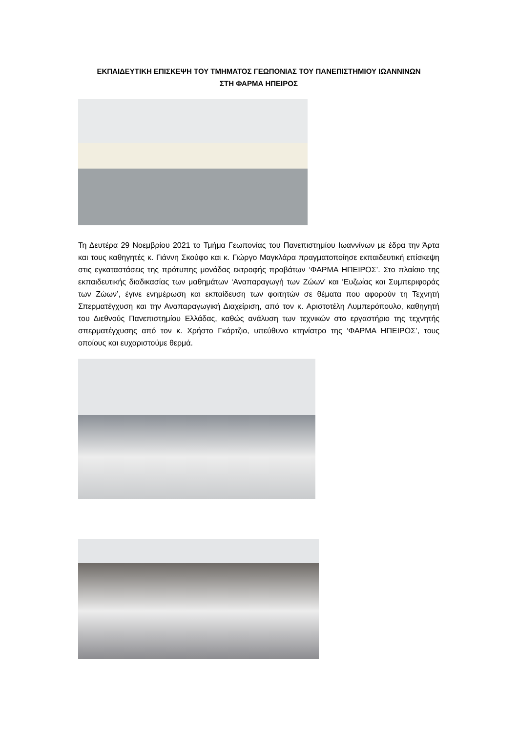ΕΚΠΑΙΔΕΥΤΙΚΗ ΕΠΙΣΚΕΨΗ ΤΟΥ ΤΜΗΜΑΤΟΣ ΓΕΩΠΟΝΙΑΣ ΤΟΥ ΠΑΝΕΠΙΣΤΗΜΙΟΥ ΙΩΑΝΝΙΝΩΝ
ΣΤΗ ΦΑΡΜΑ ΗΠΕΙΡΟΣ
Τη Δευτέρα 29 Νοεμβρίου 2021 το Τμήμα Γεωπονίας του Πανεπιστημίου Ιωαννίνων με έδρα την Άρτα και τους καθηγητές κ. Γιάννη Σκούφο και κ. Γιώργο Μαγκλάρα πραγματοποίησε εκπαιδευτική επίσκεψη στις εγκαταστάσεις της πρότυπης μονάδας εκτροφής προβάτων ‘ΦΑΡΜΑ ΗΠΕΙΡΟΣ’. Στο πλαίσιο της εκπαιδευτικής διαδικασίας των μαθημάτων ‘Αναπαραγωγή των Ζώων’ και ‘Ευζωίας και Συμπεριφοράς των Ζώων’, έγινε ενημέρωση και εκπαίδευση των φοιτητών σε θέματα που αφορούν τη Τεχνητή Σπερματέγχυση και την Αναπαραγωγική Διαχείριση, από τον κ. Αριστοτέλη Λυμπερόπουλο, καθηγητή του Διεθνούς Πανεπιστημίου Ελλάδας, καθώς ανάλυση των τεχνικών στο εργαστήριο της τεχνητής σπερματέγχυσης από τον κ. Χρήστο Γκάρτζιο, υπεύθυνο κτηνίατρο της ‘ΦΑΡΜΑ ΗΠΕΙΡΟΣ’, τους οποίους και ευχαριστούμε θερμά.